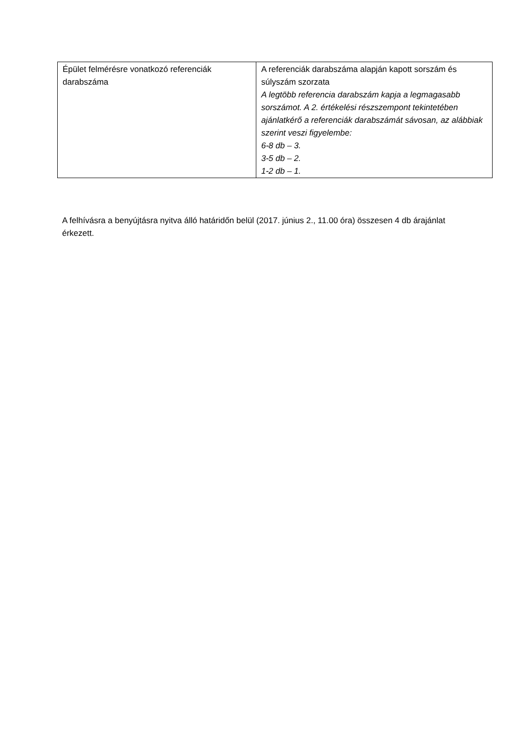| Épület felmérésre vonatkozó referenciák darabszáma | A referenciák darabszáma alapján kapott sorszám és súlyszám szorzata A legtöbb referencia darabszám kapja a legmagasabb sorszámot. A 2. értékelési részszempont tekintetében ajánlatkérő a referenciák darabszámát sávosan, az alábbiak szerint veszi figyelembe: 6-8 db – 3. 3-5 db – 2. 1-2 db – 1. |
A felhívásra a benyújtásra nyitva álló határidőn belül (2017. június 2., 11.00 óra) összesen 4 db árajánlat érkezett.